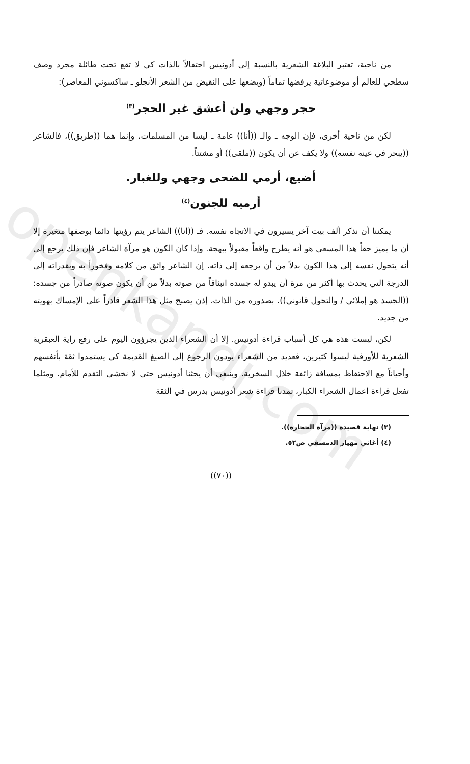openkandi.com
من ناحية، تعتبر البلاغة الشعرية بالنسبة إلى أدونيس احتفالاً بالذات كي لا تقع تحت طائلة مجرد وصف سطحي للعالم أو موضوعاتية يرفضها تماماً (ويضعها على النقيض من الشعر الأنجلو ـ ساكسوني المعاصر):
حجر وجهي ولن أعشق غير الحجر<sup>(٣)</sup>
لكن من ناحية أخرى، فإن الوجه ـ والـ ((أنا)) عامة ـ ليسا من المسلمات، وإنما هما ((طريق))، فالشاعر ((يبحر في عينه نفسه)) ولا يكف عن أن يكون ((ملقى)) أو مشتتاً.
أضيع، أرمي للضحى وجهي وللغبار.
أرميه للجنون<sup>(٤)</sup>
يمكننا أن نذكر ألف بيت آخر يسيرون في الاتجاه نفسه. فـ ((أنا)) الشاعر يتم رؤيتها دائما بوصفها متغيرة إلا أن ما يميز حقاً هذا المسعى هو أنه يطرح واقعاً مقبولاً ببهجة. وإذا كان الكون هو مرآة الشاعر فإن ذلك يرجع إلى أنه يتحول نفسه إلى هذا الكون بدلاً من أن يرجعه إلى ذاته. إن الشاعر واثق من كلامه وفخوراً به وبقدراته إلى الدرجة التي يحدث بها أكثر من مرة أن يبدو له جسده انبثاقاً من صوته بدلاً من أن يكون صوته صادراً من جسده: ((الجسد هو إملائي / والتحول قانوني)). بصدوره من الذات، إذن يصبح مثل هذا الشعر قادراً على الإمساك بهويته من جديد.
لكن، ليست هذه هي كل أسباب قراءة أدونيس. إلا أن الشعراء الذين يجرؤون اليوم على رفع راية العبقرية الشعرية للأورفية ليسوا كثيرين، فعديد من الشعراء يودون الرجوع إلى الصيغ القديمة كي يستمدوا ثقة بأنفسهم وأحياناً مع الاحتفاظ بمسافة زائفة خلال السخرية. وينبغي أن يحثنا أدونيس حتى لا نخشى التقدم للأمام. ومثلما تفعل قراءة أعمال الشعراء الكبار، تمدنا قراءة شعر أدونيس بدرس في الثقة
(٣) نهاية قصيدة ((مرآة الحجارة)).
(٤) أغاني مهيار الدمشقي ص٥٢.
((٧٠))